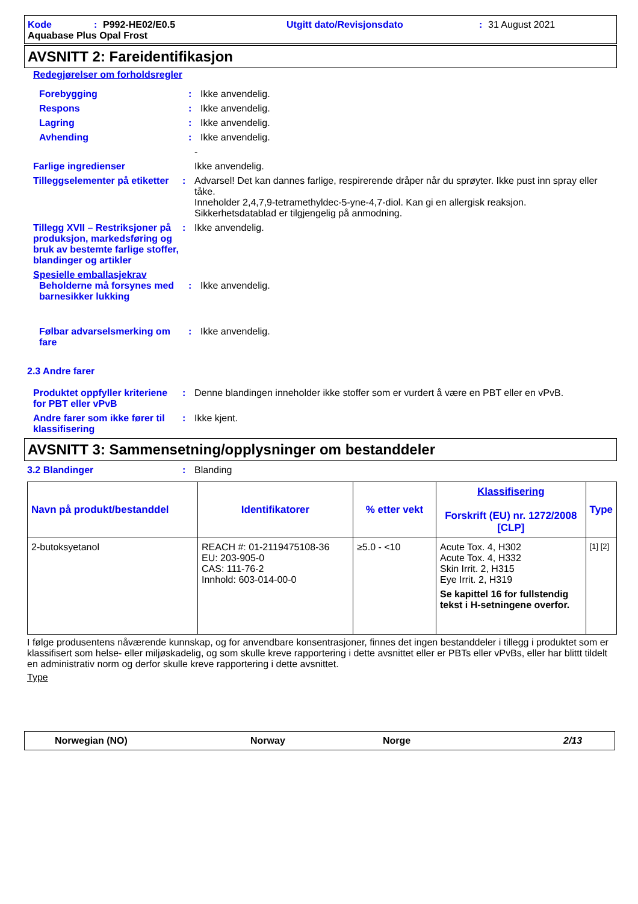Kode: P992-HE02/E0.5 Utgitt dato/Revisjonsdato: 31 August 2021
Aquabase Plus Opal Frost
AVSNITT 2: Fareidentifikasjon
Redegjørelser om forholdsregler
Forebygging: Ikke anvendelig.
Respons: Ikke anvendelig.
Lagring: Ikke anvendelig.
Avhending: Ikke anvendelig.
-
Farlige ingredienser Ikke anvendelig.
Tilleggselementer på etiketter: Advarsel! Det kan dannes farlige, respirerende dråper når du sprøyter. Ikke pust inn spray eller tåke.
Inneholder 2,4,7,9-tetramethyldec-5-yne-4,7-diol. Kan gi en allergisk reaksjon.
Sikkerhetsdatablad er tilgjengelig på anmodning.
Tillegg XVII – Restriksjoner på produksjon, markedsføring og bruk av bestemte farlige stoffer, blandinger og artikler: Ikke anvendelig.
Spesielle emballasjekrav
Beholderne må forsynes med barnesikker lukking: Ikke anvendelig.
Følbar advarselsmerking om fare: Ikke anvendelig.
2.3 Andre farer
Produktet oppfyller kriteriene for PBT eller vPvB: Denne blandingen inneholder ikke stoffer som er vurdert å være en PBT eller en vPvB.
Andre farer som ikke fører til klassifisering: Ikke kjent.
AVSNITT 3: Sammensetning/opplysninger om bestanddeler
3.2 Blandinger: Blanding
| Navn på produkt/bestanddel | Identifikatorer | % etter vekt | Klassifisering Forskrift (EU) nr. 1272/2008 [CLP] | Type |
| --- | --- | --- | --- | --- |
| 2-butoksyetanol | REACH #: 01-2119475108-36 EU: 203-905-0 CAS: 111-76-2 Innhold: 603-014-00-0 | ≥5.0 - <10 | Acute Tox. 4, H302 Acute Tox. 4, H332 Skin Irrit. 2, H315 Eye Irrit. 2, H319 Se kapittel 16 for fullstendig tekst i H-setningene overfor. | [1] [2] |
I følge produsentens nåværende kunnskap, og for anvendbare konsentrasjoner, finnes det ingen bestanddeler i tillegg i produktet som er klassifisert som helse- eller miljøskadelig, og som skulle kreve rapportering i dette avsnittet eller er PBTs eller vPvBs, eller har blittt tildelt en administrativ norm og derfor skulle kreve rapportering i dette avsnittet.
Type
Norwegian (NO) Norway Norge 2/13